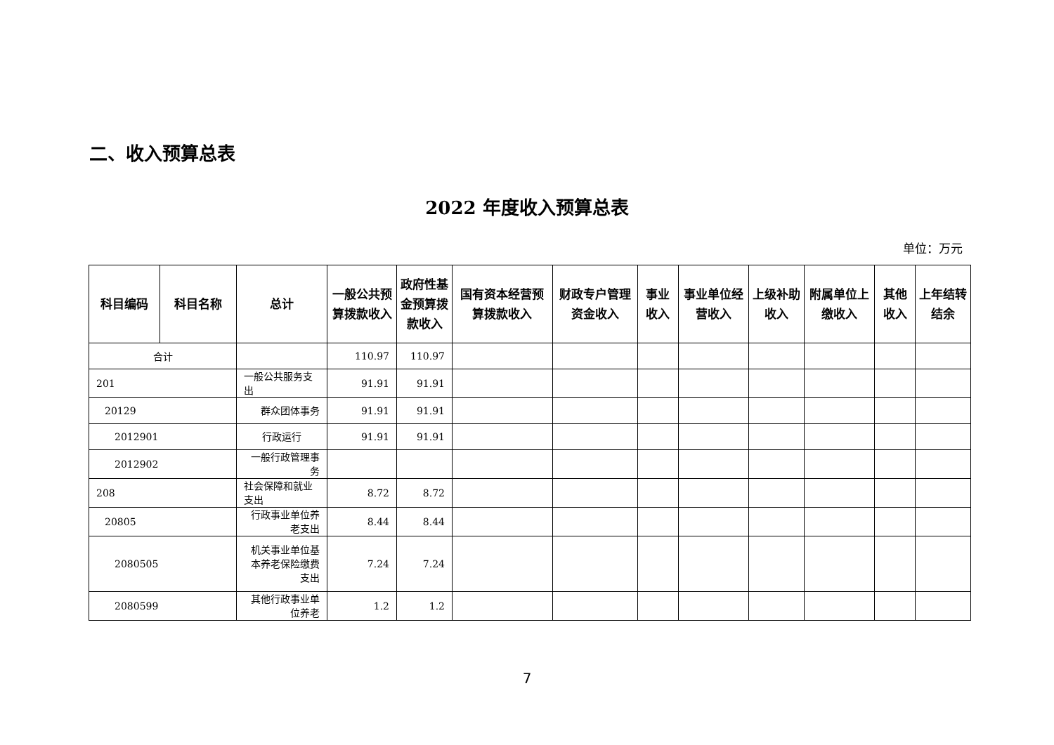二、收入预算总表
2022 年度收入预算总表
单位：万元
| 科目编码 | 科目名称 | 总计 | 一般公共预算拨款收入 | 政府性基金预算拨款收入 | 国有资本经营预算拨款收入 | 财政专户管理资金收入 | 事业收入 | 事业单位经营收入 | 上级补助收入 | 附属单位上缴收入 | 其他收入 | 上年结转结余 |
| --- | --- | --- | --- | --- | --- | --- | --- | --- | --- | --- | --- | --- |
| 合计 | | | 110.97 | 110.97 | | | | | | | | |
| 201 | | 一般公共服务支出 | 91.91 | 91.91 | | | | | | | | |
| 20129 | | 群众团体事务 | 91.91 | 91.91 | | | | | | | | |
| 2012901 | | 行政运行 | 91.91 | 91.91 | | | | | | | | |
| 2012902 | | 一般行政管理事务 | | | | | | | | | | |
| 208 | | 社会保障和就业支出 | 8.72 | 8.72 | | | | | | | | |
| 20805 | | 行政事业单位养老支出 | 8.44 | 8.44 | | | | | | | | |
| 2080505 | | 机关事业单位基本养老保险缴费支出 | 7.24 | 7.24 | | | | | | | | |
| 2080599 | | 其他行政事业单位养老 | 1.2 | 1.2 | | | | | | | | |
7